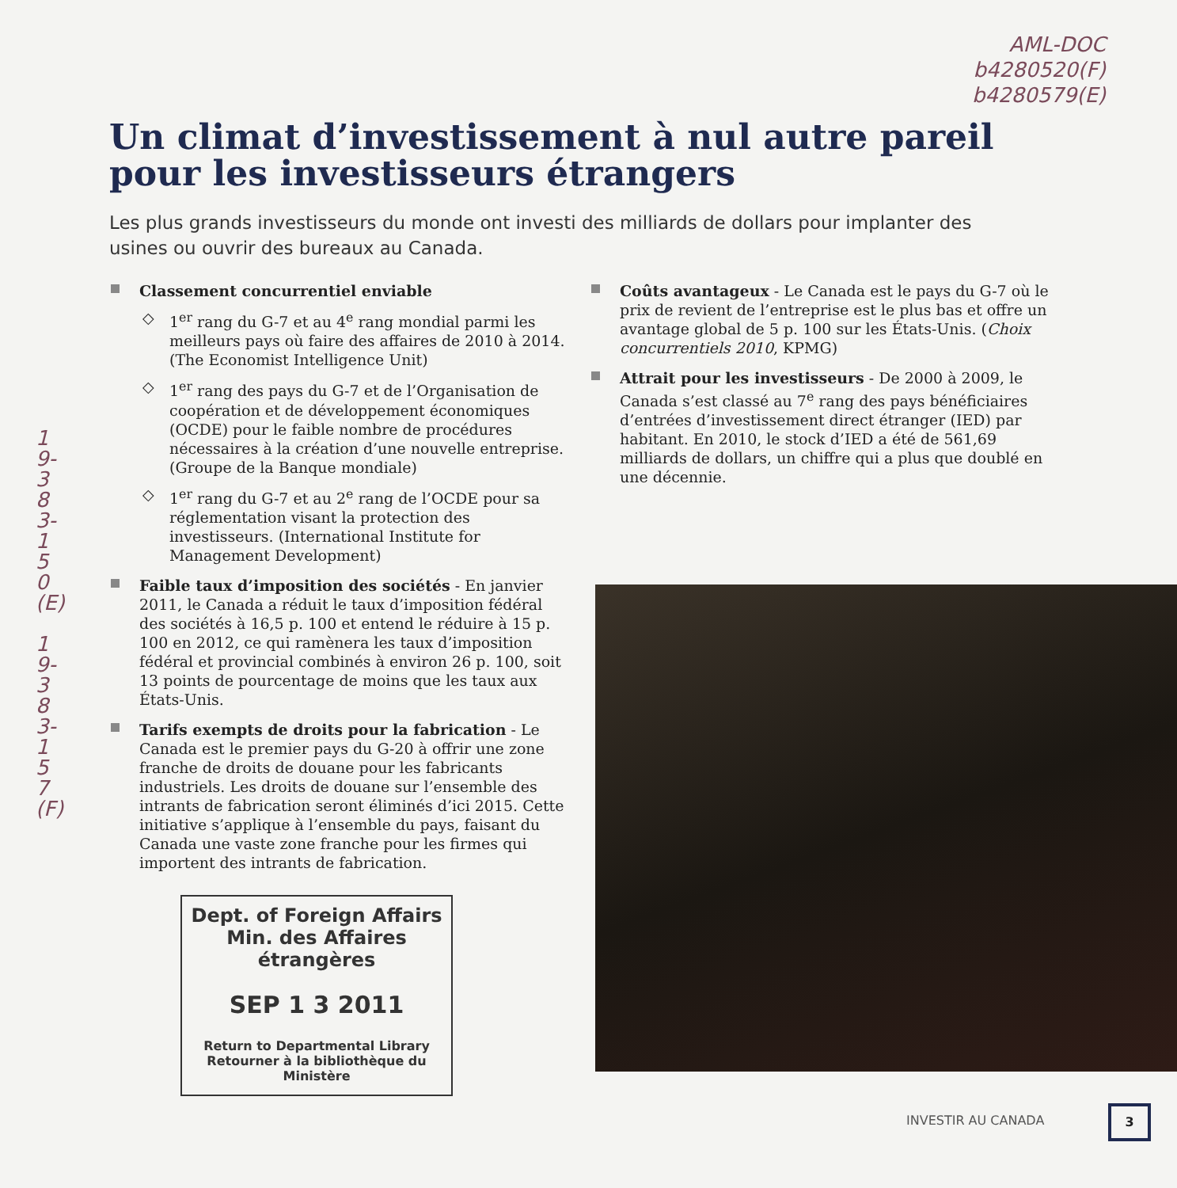AML-DOC
b4280520(F)
b4280579(E)
Un climat d’investissement à nul autre pareil pour les investisseurs étrangers
Les plus grands investisseurs du monde ont investi des milliards de dollars pour implanter des usines ou ouvrir des bureaux au Canada.
19-383-150(E)
19-383-157(F)
Classement concurrentiel enviable
◇ 1<sup>er</sup> rang du G-7 et au 4<sup>e</sup> rang mondial parmi les meilleurs pays où faire des affaires de 2010 à 2014. (The Economist Intelligence Unit)
◇ 1<sup>er</sup> rang des pays du G-7 et de l’Organisation de coopération et de développement économiques (OCDE) pour le faible nombre de procédures nécessaires à la création d’une nouvelle entreprise. (Groupe de la Banque mondiale)
◇ 1<sup>er</sup> rang du G-7 et au 2<sup>e</sup> rang de l’OCDE pour sa réglementation visant la protection des investisseurs. (International Institute for Management Development)
Faible taux d’imposition des sociétés - En janvier 2011, le Canada a réduit le taux d’imposition fédéral des sociétés à 16,5 p. 100 et entend le réduire à 15 p. 100 en 2012, ce qui ramènera les taux d’imposition fédéral et provincial combinés à environ 26 p. 100, soit 13 points de pourcentage de moins que les taux aux États-Unis.
Tarifs exempts de droits pour la fabrication - Le Canada est le premier pays du G-20 à offrir une zone franche de droits de douane pour les fabricants industriels. Les droits de douane sur l’ensemble des intrants de fabrication seront éliminés d’ici 2015. Cette initiative s’applique à l’ensemble du pays, faisant du Canada une vaste zone franche pour les firmes qui importent des intrants de fabrication.
Coûts avantageux - Le Canada est le pays du G-7 où le prix de revient de l’entreprise est le plus bas et offre un avantage global de 5 p. 100 sur les États-Unis. (Choix concurrentiels 2010, KPMG)
Attrait pour les investisseurs - De 2000 à 2009, le Canada s’est classé au 7<sup>e</sup> rang des pays bénéficiaires d’entrées d’investissement direct étranger (IED) par habitant. En 2010, le stock d’IED a été de 561,69 milliards de dollars, un chiffre qui a plus que doublé en une décennie.
Dept. of Foreign Affairs
Min. des Affaires étrangères
SEP 1 3 2011
Return to Departmental Library
Retourner à la bibliothèque du Ministère
INVESTIR AU CANADA
3